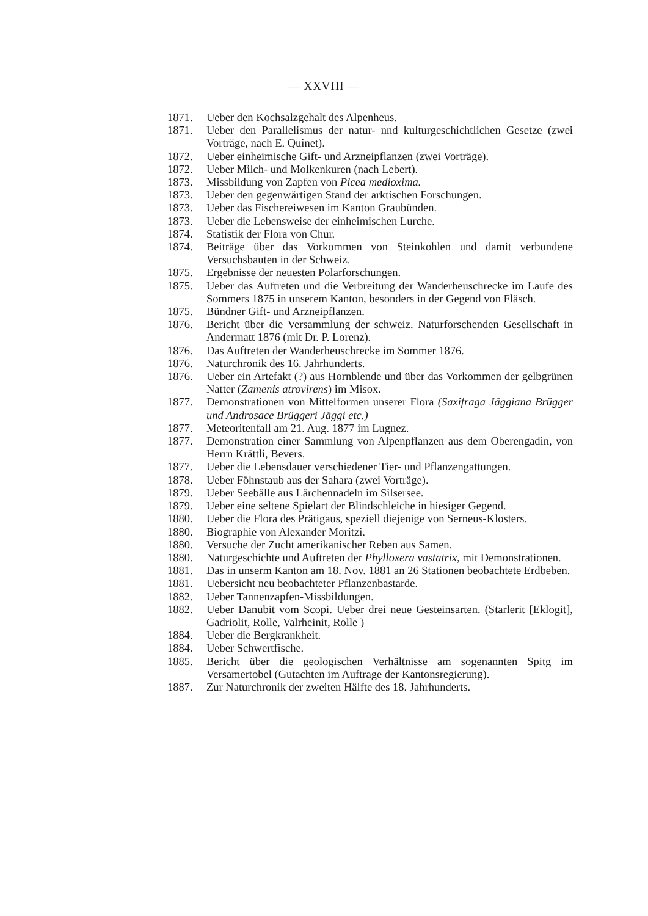— XXVIII —
1871. Ueber den Kochsalzgehalt des Alpenheus.
1871. Ueber den Parallelismus der natur- nnd kulturgeschichtlichen Gesetze (zwei Vorträge, nach E. Quinet).
1872. Ueber einheimische Gift- und Arzneipflanzen (zwei Vorträge).
1872. Ueber Milch- und Molkenkuren (nach Lebert).
1873. Missbildung von Zapfen von Picea medioxima.
1873. Ueber den gegenwärtigen Stand der arktischen Forschungen.
1873. Ueber das Fischereiwesen im Kanton Graubünden.
1873. Ueber die Lebensweise der einheimischen Lurche.
1874. Statistik der Flora von Chur.
1874. Beiträge über das Vorkommen von Steinkohlen und damit verbundene Versuchsbauten in der Schweiz.
1875. Ergebnisse der neuesten Polarforschungen.
1875. Ueber das Auftreten und die Verbreitung der Wanderheuschrecke im Laufe des Sommers 1875 in unserem Kanton, besonders in der Gegend von Fläsch.
1875. Bündner Gift- und Arzneipflanzen.
1876. Bericht über die Versammlung der schweiz. Naturforschenden Gesellschaft in Andermatt 1876 (mit Dr. P. Lorenz).
1876. Das Auftreten der Wanderheuschrecke im Sommer 1876.
1876. Naturchronik des 16. Jahrhunderts.
1876. Ueber ein Artefakt (?) aus Hornblende und über das Vorkommen der gelbgrünen Natter (Zamenis atrovirens) im Misox.
1877. Demonstrationen von Mittelformen unserer Flora (Saxifraga Jäggiana Brügger und Androsace Brüggeri Jäggi etc.)
1877. Meteoritenfall am 21. Aug. 1877 im Lugnez.
1877. Demonstration einer Sammlung von Alpenpflanzen aus dem Oberengadin, von Herrn Krättli, Bevers.
1877. Ueber die Lebensdauer verschiedener Tier- und Pflanzengattungen.
1878. Ueber Föhnstaub aus der Sahara (zwei Vorträge).
1879. Ueber Seebälle aus Lärchennadeln im Silsersee.
1879. Ueber eine seltene Spielart der Blindschleiche in hiesiger Gegend.
1880. Ueber die Flora des Prätigaus, speziell diejenige von Serneus-Klosters.
1880. Biographie von Alexander Moritzi.
1880. Versuche der Zucht amerikanischer Reben aus Samen.
1880. Naturgeschichte und Auftreten der Phylloxera vastatrix, mit Demonstrationen.
1881. Das in unserm Kanton am 18. Nov. 1881 an 26 Stationen beobachtete Erdbeben.
1881. Uebersicht neu beobachteter Pflanzenbastarde.
1882. Ueber Tannenzapfen-Missbildungen.
1882. Ueber Danubit vom Scopi. Ueber drei neue Gesteinsarten. (Starlerit [Eklogit], Gadriolit, Rolle, Valrheinit, Rolle )
1884. Ueber die Bergkrankheit.
1884. Ueber Schwertfische.
1885. Bericht über die geologischen Verhältnisse am sogenannten Spitg im Versamertobel (Gutachten im Auftrage der Kantonsregierung).
1887. Zur Naturchronik der zweiten Hälfte des 18. Jahrhunderts.